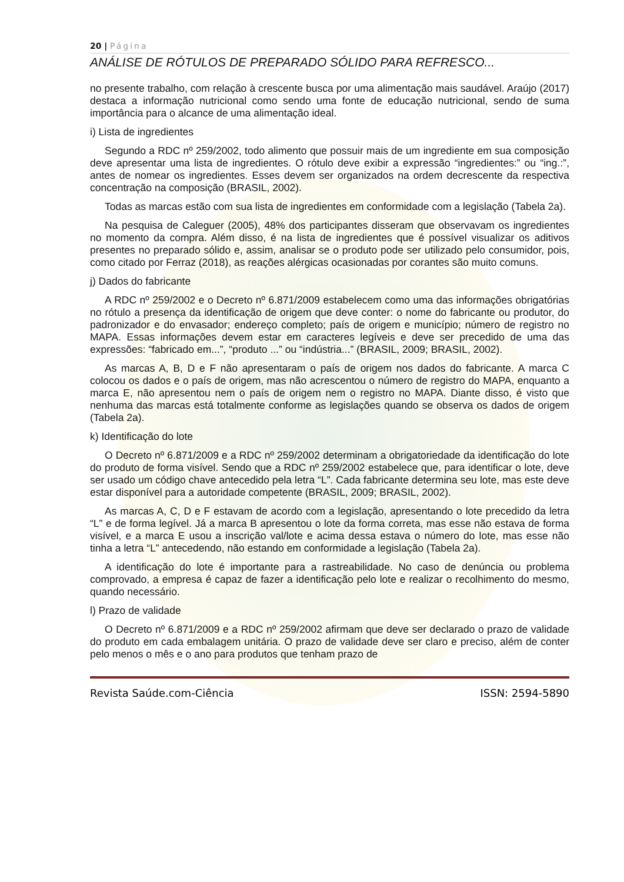20 | Página
ANÁLISE DE RÓTULOS DE PREPARADO SÓLIDO PARA REFRESCO...
no presente trabalho, com relação à crescente busca por uma alimentação mais saudável. Araújo (2017) destaca a informação nutricional como sendo uma fonte de educação nutricional, sendo de suma importância para o alcance de uma alimentação ideal.
i) Lista de ingredientes
Segundo a RDC nº 259/2002, todo alimento que possuir mais de um ingrediente em sua composição deve apresentar uma lista de ingredientes. O rótulo deve exibir a expressão “ingredientes:” ou “ing.:”, antes de nomear os ingredientes. Esses devem ser organizados na ordem decrescente da respectiva concentração na composição (BRASIL, 2002).
Todas as marcas estão com sua lista de ingredientes em conformidade com a legislação (Tabela 2a).
Na pesquisa de Caleguer (2005), 48% dos participantes disseram que observavam os ingredientes no momento da compra. Além disso, é na lista de ingredientes que é possível visualizar os aditivos presentes no preparado sólido e, assim, analisar se o produto pode ser utilizado pelo consumidor, pois, como citado por Ferraz (2018), as reações alérgicas ocasionadas por corantes são muito comuns.
j) Dados do fabricante
A RDC nº 259/2002 e o Decreto nº 6.871/2009 estabelecem como uma das informações obrigatórias no rótulo a presença da identificação de origem que deve conter: o nome do fabricante ou produtor, do padronizador e do envasador; endereço completo; país de origem e município; número de registro no MAPA. Essas informações devem estar em caracteres legíveis e deve ser precedido de uma das expressões: “fabricado em...”, “produto ...” ou “indústria...” (BRASIL, 2009; BRASIL, 2002).
As marcas A, B, D e F não apresentaram o país de origem nos dados do fabricante. A marca C colocou os dados e o país de origem, mas não acrescentou o número de registro do MAPA, enquanto a marca E, não apresentou nem o país de origem nem o registro no MAPA. Diante disso, é visto que nenhuma das marcas está totalmente conforme as legislações quando se observa os dados de origem (Tabela 2a).
k) Identificação do lote
O Decreto nº 6.871/2009 e a RDC nº 259/2002 determinam a obrigatoriedade da identificação do lote do produto de forma visível. Sendo que a RDC nº 259/2002 estabelece que, para identificar o lote, deve ser usado um código chave antecedido pela letra “L”. Cada fabricante determina seu lote, mas este deve estar disponível para a autoridade competente (BRASIL, 2009; BRASIL, 2002).
As marcas A, C, D e F estavam de acordo com a legislação, apresentando o lote precedido da letra “L” e de forma legível. Já a marca B apresentou o lote da forma correta, mas esse não estava de forma visível, e a marca E usou a inscrição val/lote e acima dessa estava o número do lote, mas esse não tinha a letra “L” antecedendo, não estando em conformidade a legislação (Tabela 2a).
A identificação do lote é importante para a rastreabilidade. No caso de denúncia ou problema comprovado, a empresa é capaz de fazer a identificação pelo lote e realizar o recolhimento do mesmo, quando necessário.
l) Prazo de validade
O Decreto nº 6.871/2009 e a RDC nº 259/2002 afirmam que deve ser declarado o prazo de validade do produto em cada embalagem unitária. O prazo de validade deve ser claro e preciso, além de conter pelo menos o mês e o ano para produtos que tenham prazo de
Revista Saúde.com-Ciência ISSN: 2594-5890